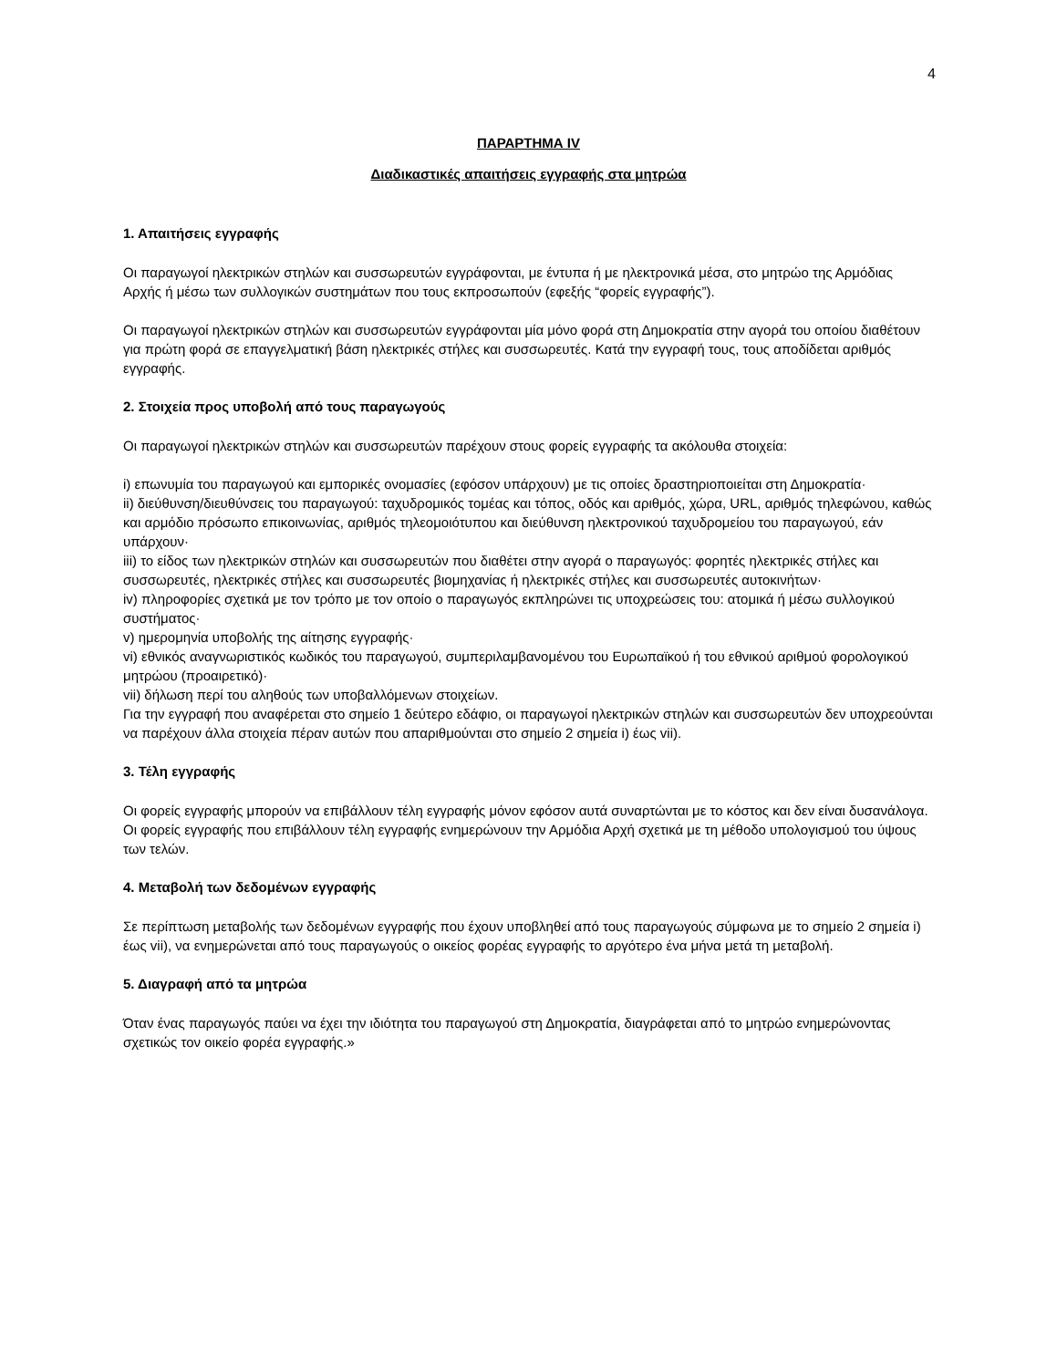4
ΠΑΡΑΡΤΗΜΑ IV
Διαδικαστικές απαιτήσεις εγγραφής στα μητρώα
1. Απαιτήσεις εγγραφής
Οι παραγωγοί ηλεκτρικών στηλών και συσσωρευτών εγγράφονται, με έντυπα ή με ηλεκτρονικά μέσα, στο μητρώο της Αρμόδιας Αρχής ή μέσω των συλλογικών συστημάτων που τους εκπροσωπούν (εφεξής “φορείς εγγραφής”).
Οι παραγωγοί ηλεκτρικών στηλών και συσσωρευτών εγγράφονται μία μόνο φορά στη Δημοκρατία στην αγορά του οποίου διαθέτουν για πρώτη φορά σε επαγγελματική βάση ηλεκτρικές στήλες και συσσωρευτές. Κατά την εγγραφή τους, τους αποδίδεται αριθμός εγγραφής.
2. Στοιχεία προς υποβολή από τους παραγωγούς
Οι παραγωγοί ηλεκτρικών στηλών και συσσωρευτών παρέχουν στους φορείς εγγραφής τα ακόλουθα στοιχεία:
i) επωνυμία του παραγωγού και εμπορικές ονομασίες (εφόσον υπάρχουν) με τις οποίες δραστηριοποιείται στη Δημοκρατία·
ii) διεύθυνση/διευθύνσεις του παραγωγού: ταχυδρομικός τομέας και τόπος, οδός και αριθμός, χώρα, URL, αριθμός τηλεφώνου, καθώς και αρμόδιο πρόσωπο επικοινωνίας, αριθμός τηλεομοιότυπου και διεύθυνση ηλεκτρονικού ταχυδρομείου του παραγωγού, εάν υπάρχουν·
iii) το είδος των ηλεκτρικών στηλών και συσσωρευτών που διαθέτει στην αγορά ο παραγωγός: φορητές ηλεκτρικές στήλες και συσσωρευτές, ηλεκτρικές στήλες και συσσωρευτές βιομηχανίας ή ηλεκτρικές στήλες και συσσωρευτές αυτοκινήτων·
iv) πληροφορίες σχετικά με τον τρόπο με τον οποίο ο παραγωγός εκπληρώνει τις υποχρεώσεις του: ατομικά ή μέσω συλλογικού συστήματος·
v) ημερομηνία υποβολής της αίτησης εγγραφής·
vi) εθνικός αναγνωριστικός κωδικός του παραγωγού, συμπεριλαμβανομένου του Ευρωπαϊκού ή του εθνικού αριθμού φορολογικού μητρώου (προαιρετικό)·
vii) δήλωση περί του αληθούς των υποβαλλόμενων στοιχείων.
Για την εγγραφή που αναφέρεται στο σημείο 1 δεύτερο εδάφιο, οι παραγωγοί ηλεκτρικών στηλών και συσσωρευτών δεν υποχρεούνται να παρέχουν άλλα στοιχεία πέραν αυτών που απαριθμούνται στο σημείο 2 σημεία i) έως vii).
3. Τέλη εγγραφής
Οι φορείς εγγραφής μπορούν να επιβάλλουν τέλη εγγραφής μόνον εφόσον αυτά συναρτώνται με το κόστος και δεν είναι δυσανάλογα.
Οι φορείς εγγραφής που επιβάλλουν τέλη εγγραφής ενημερώνουν την Αρμόδια Αρχή σχετικά με τη μέθοδο υπολογισμού του ύψους των τελών.
4. Μεταβολή των δεδομένων εγγραφής
Σε περίπτωση μεταβολής των δεδομένων εγγραφής που έχουν υποβληθεί από τους παραγωγούς σύμφωνα με το σημείο 2 σημεία i) έως vii), να ενημερώνεται από τους παραγωγούς ο οικείος φορέας εγγραφής το αργότερο ένα μήνα μετά τη μεταβολή.
5. Διαγραφή από τα μητρώα
Όταν ένας παραγωγός παύει να έχει την ιδιότητα του παραγωγού στη Δημοκρατία, διαγράφεται από το μητρώο ενημερώνοντας σχετικώς τον οικείο φορέα εγγραφής.»